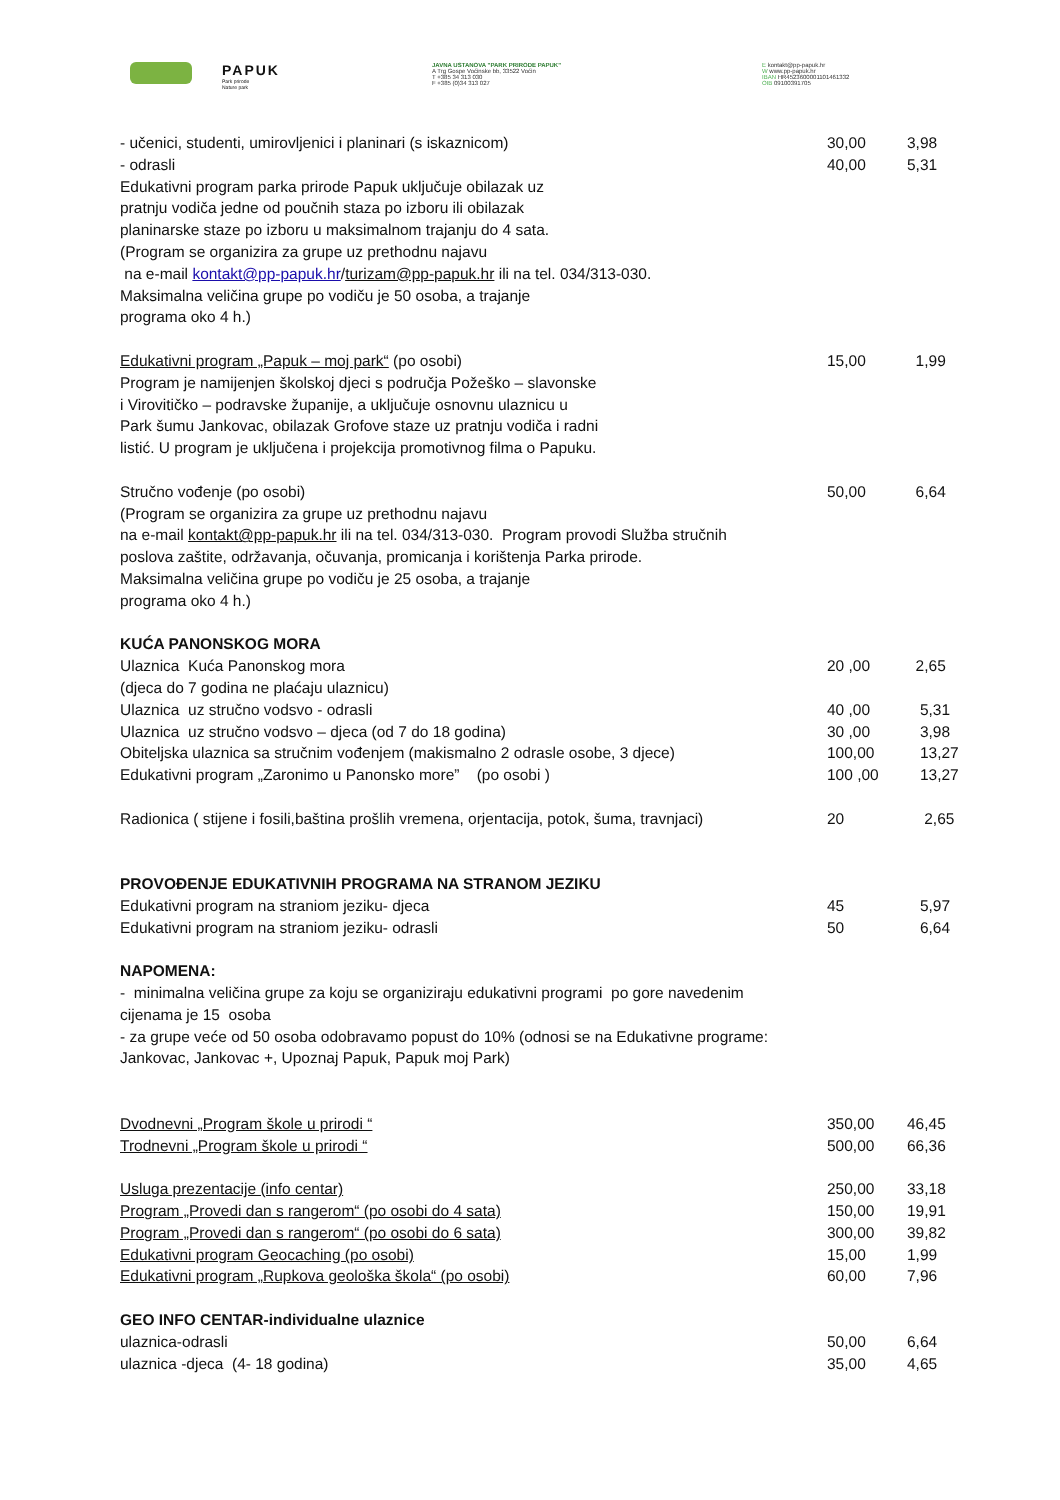PAPUK
Park prirode
Nature park
JAVNA USTANOVA "PARK PRIRODE PAPUK"
A Trg Gospe Voćinske bb, 33522 Voćin
T +385 34 313 030
F +385 (0)34 313 027
E kontakt@pp-papuk.hr
W www.pp-papuk.hr
IBAN HR4523600001101461332
OIB 09100391705
| - učenici, studenti, umirovljenici i planinari (s iskaznicom) | 30,00 | 3,98 |
| - odrasli | 40,00 | 5,31 |
| Edukativni program parka prirode Papuk uključuje obilazak uz pratnju vodiča jedne od poučnih staza po izboru ili obilazak planinarske staze po izboru u maksimalnom trajanju do 4 sata. (Program se organizira za grupe uz prethodnu najavu na e-mail kontakt@pp-papuk.hr / turizam@pp-papuk.hr ili na tel. 034/313-030. Maksimalna veličina grupe po vodiču je 50 osoba, a trajanje programa oko 4 h.) | | |
| Edukativni program „Papuk – moj park“ (po osobi) | 15,00 | 1,99 |
| Program je namijenjen školskoj djeci s područja Požeško – slavonske i Virovitičko – podravske županije, a uključuje osnovnu ulaznicu u Park šumu Jankovac, obilazak Grofove staze uz pratnju vodiča i radni listić. U program je uključena i projekcija promotivnog filma o Papuku. | | |
| Stručno vođenje (po osobi) | 50,00 | 6,64 |
| (Program se organizira za grupe uz prethodnu najavu na e-mail kontakt@pp-papuk.hr ili na tel. 034/313-030. Program provodi Služba stručnih poslova zaštite, održavanja, očuvanja, promicanja i korištenja Parka prirode. Maksimalna veličina grupe po vodiču je 25 osoba, a trajanje programa oko 4 h.) | | |
| KUĆA PANONSKOG MORA | | |
| Ulaznica Kuća Panonskog mora | 20 ,00 | 2,65 |
| (djeca do 7 godina ne plaćaju ulaznicu) | | |
| Ulaznica uz stručno vodsvo - odrasli | 40 ,00 | 5,31 |
| Ulaznica uz stručno vodsvo – djeca (od 7 do 18 godina) | 30 ,00 | 3,98 |
| Obiteljska ulaznica sa stručnim vođenjem (makismalno 2 odrasle osobe, 3 djece) | 100,00 | 13,27 |
| Edukativni program „Zaronimo u Panonsko more” (po osobi ) | 100 ,00 | 13,27 |
| Radionica ( stijene i fosili,baština prošlih vremena, orjentacija, potok, šuma, travnjaci) | 20 | 2,65 |
| PROVOĐENJE EDUKATIVNIH PROGRAMA NA STRANOM JEZIKU | | |
| Edukativni program na straniom jeziku- djeca | 45 | 5,97 |
| Edukativni program na straniom jeziku- odrasli | 50 | 6,64 |
| NAPOMENA: - minimalna veličina grupe za koju se organiziraju edukativni programi po gore navedenim cijenama je 15 osoba - za grupe veće od 50 osoba odobravamo popust do 10% (odnosi se na Edukativne programe: Jankovac, Jankovac +, Upoznaj Papuk, Papuk moj Park) | | |
| Dvodnevni „Program škole u prirodi “ | 350,00 | 46,45 |
| Trodnevni „Program škole u prirodi “ | 500,00 | 66,36 |
| Usluga prezentacije (info centar) | 250,00 | 33,18 |
| Program „Provedi dan s rangerom“ (po osobi do 4 sata) | 150,00 | 19,91 |
| Program „Provedi dan s rangerom“ (po osobi do 6 sata) | 300,00 | 39,82 |
| Edukativni program Geocaching (po osobi) | 15,00 | 1,99 |
| Edukativni program „Rupkova geološka škola“ (po osobi) | 60,00 | 7,96 |
| GEO INFO CENTAR-individualne ulaznice | | |
| ulaznica-odrasli | 50,00 | 6,64 |
| ulaznica -djeca (4- 18 godina) | 35,00 | 4,65 |